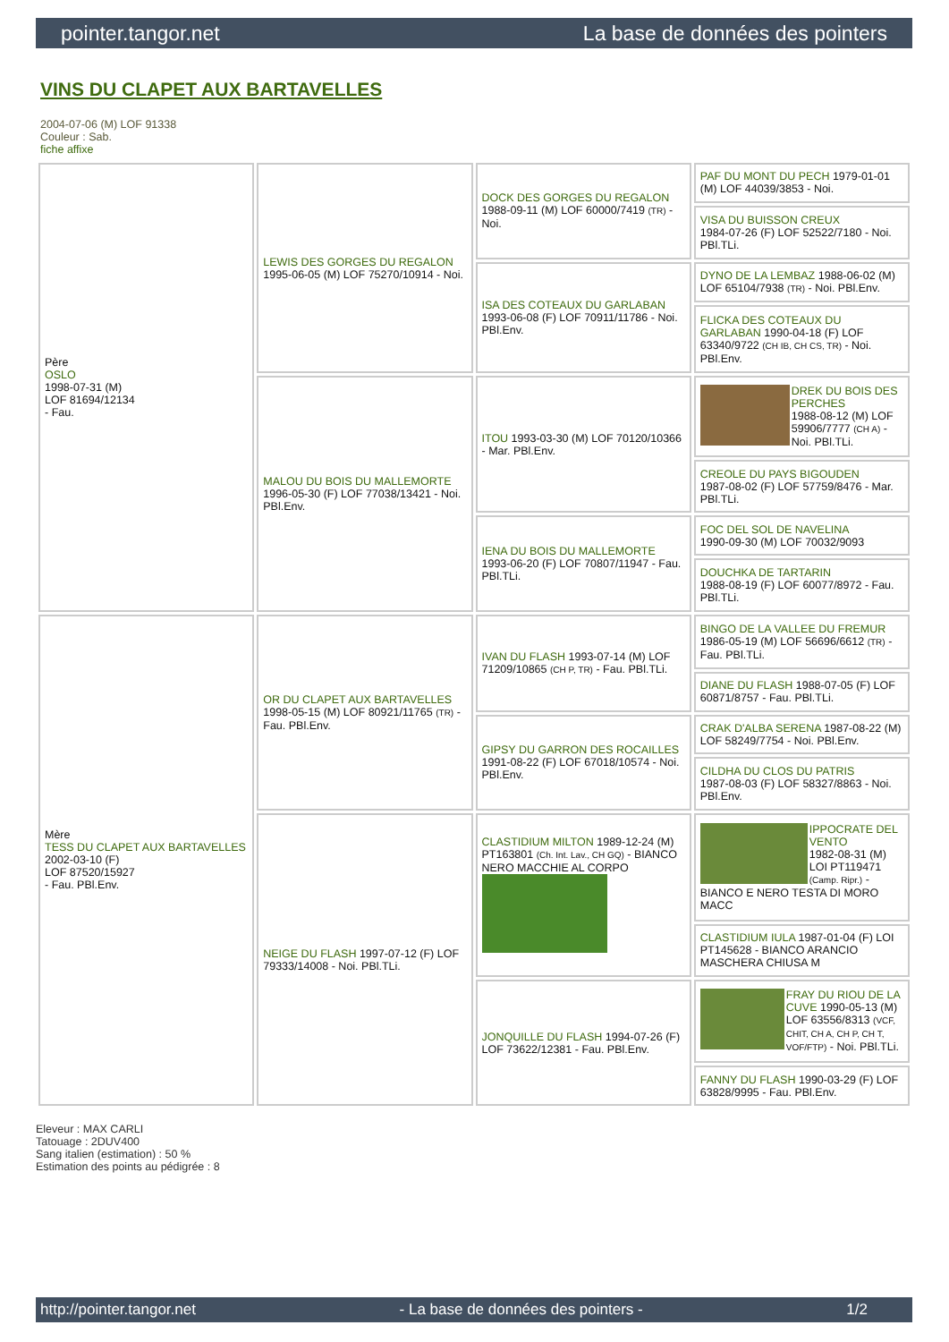pointer.tangor.net La base de données des pointers
VINS DU CLAPET AUX BARTAVELLES
2004-07-06 (M) LOF 91338
Couleur : Sab.
fiche affixe
| Père OSLO 1998-07-31 (M) LOF 81694/12134 - Fau. | LEWIS DES GORGES DU REGALON 1995-06-05 (M) LOF 75270/10914 - Noi. | DOCK DES GORGES DU REGALON 1988-09-11 (M) LOF 60000/7419 (TR) - Noi. | PAF DU MONT DU PECH 1979-01-01 (M) LOF 44039/3853 - Noi. |
| | | | VISA DU BUISSON CREUX 1984-07-26 (F) LOF 52522/7180 - Noi. PBl.TLi. |
| | | ISA DES COTEAUX DU GARLABAN 1993-06-08 (F) LOF 70911/11786 - Noi. PBl.Env. | DYNO DE LA LEMBAZ 1988-06-02 (M) LOF 65104/7938 (TR) - Noi. PBl.Env. |
| | | | FLICKA DES COTEAUX DU GARLABAN 1990-04-18 (F) LOF 63340/9722 (CH IB, CH CS, TR) - Noi. PBl.Env. |
| | MALOU DU BOIS DU MALLEMORTE 1996-05-30 (F) LOF 77038/13421 - Noi. PBl.Env. | ITOU 1993-03-30 (M) LOF 70120/10366 - Mar. PBl.Env. | DREK DU BOIS DES PERCHES 1988-08-12 (M) LOF 59906/7777 (CH A) - Noi. PBl.TLi. |
| | | | CREOLE DU PAYS BIGOUDEN 1987-08-02 (F) LOF 57759/8476 - Mar. PBl.TLi. |
| | | IENA DU BOIS DU MALLEMORTE 1993-06-20 (F) LOF 70807/11947 - Fau. PBl.TLi. | FOC DEL SOL DE NAVELINA 1990-09-30 (M) LOF 70032/9093 |
| | | | DOUCHKA DE TARTARIN 1988-08-19 (F) LOF 60077/8972 - Fau. PBl.TLi. |
| Mère TESS DU CLAPET AUX BARTAVELLES 2002-03-10 (F) LOF 87520/15927 - Fau. PBl.Env. | OR DU CLAPET AUX BARTAVELLES 1998-05-15 (M) LOF 80921/11765 (TR) - Fau. PBl.Env. | IVAN DU FLASH 1993-07-14 (M) LOF 71209/10865 (CH P, TR) - Fau. PBl.TLi. | BINGO DE LA VALLEE DU FREMUR 1986-05-19 (M) LOF 56696/6612 (TR) - Fau. PBl.TLi. |
| | | | DIANE DU FLASH 1988-07-05 (F) LOF 60871/8757 - Fau. PBl.TLi. |
| | | GIPSY DU GARRON DES ROCAILLES 1991-08-22 (F) LOF 67018/10574 - Noi. PBl.Env. | CRAK D'ALBA SERENA 1987-08-22 (M) LOF 58249/7754 - Noi. PBl.Env. |
| | | | CILDHA DU CLOS DU PATRIS 1987-08-03 (F) LOF 58327/8863 - Noi. PBl.Env. |
| | NEIGE DU FLASH 1997-07-12 (F) LOF 79333/14008 - Noi. PBl.TLi. | CLASTIDIUM MILTON 1989-12-24 (M) PT163801 (Ch. Int. Lav., CH GQ) - BIANCO NERO MACCHIE AL CORPO | IPPOCRATE DEL VENTO 1982-08-31 (M) LOI PT119471 (Camp. Ripr.) - BIANCO E NERO TESTA DI MORO MACC |
| | | | CLASTIDIUM IULA 1987-01-04 (F) LOI PT145628 - BIANCO ARANCIO MASCHERA CHIUSA M |
| | | JONQUILLE DU FLASH 1994-07-26 (F) LOF 73622/12381 - Fau. PBl.Env. | FRAY DU RIOU DE LA CUVE 1990-05-13 (M) LOF 63556/8313 (VCF, CHIT, CH A, CH P, CH T, VOF/FTP) - Noi. PBl.TLi. |
| | | | FANNY DU FLASH 1990-03-29 (F) LOF 63828/9995 - Fau. PBl.Env. |
Eleveur : MAX CARLI
Tatouage : 2DUV400
Sang italien (estimation) : 50 %
Estimation des points au pédigrée : 8
http://pointer.tangor.net - La base de données des pointers - 1/2